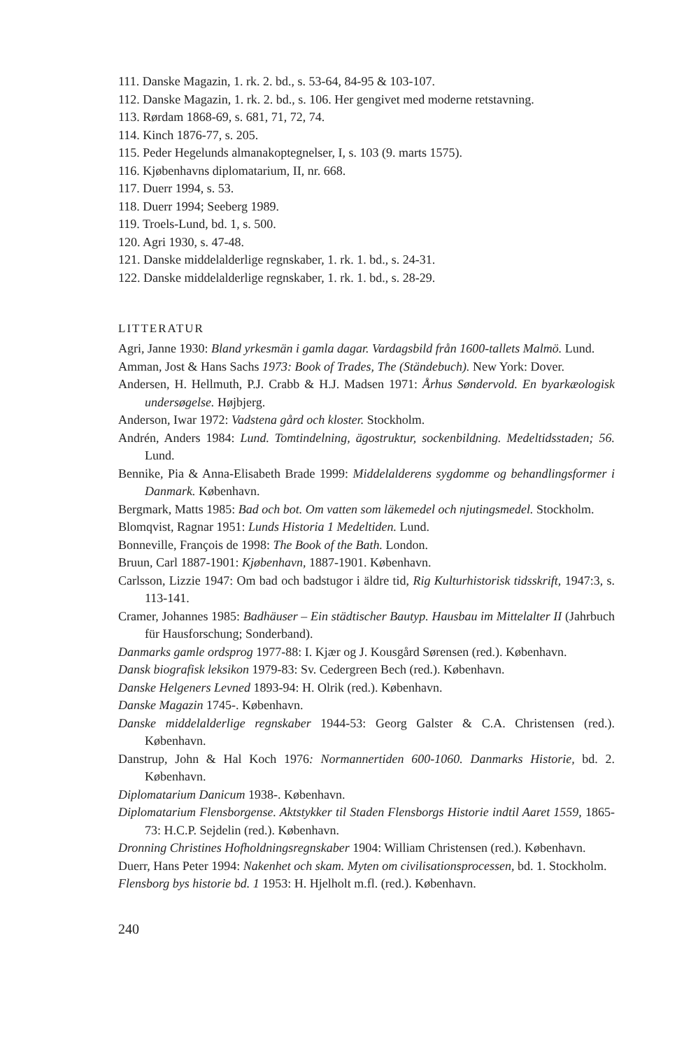111. Danske Magazin, 1. rk. 2. bd., s. 53-64, 84-95 & 103-107.
112. Danske Magazin, 1. rk. 2. bd., s. 106. Her gengivet med moderne retstavning.
113. Rørdam 1868-69, s. 681, 71, 72, 74.
114. Kinch 1876-77, s. 205.
115. Peder Hegelunds almanakoptegnelser, I, s. 103 (9. marts 1575).
116. Kjøbenhavns diplomatarium, II, nr. 668.
117. Duerr 1994, s. 53.
118. Duerr 1994; Seeberg 1989.
119. Troels-Lund, bd. 1, s. 500.
120. Agri 1930, s. 47-48.
121. Danske middelalderlige regnskaber, 1. rk. 1. bd., s. 24-31.
122. Danske middelalderlige regnskaber, 1. rk. 1. bd., s. 28-29.
LITTERATUR
Agri, Janne 1930: Bland yrkesmän i gamla dagar. Vardagsbild från 1600-tallets Malmö. Lund.
Amman, Jost & Hans Sachs 1973: Book of Trades, The (Ständebuch). New York: Dover.
Andersen, H. Hellmuth, P.J. Crabb & H.J. Madsen 1971: Århus Søndervold. En byarkæologisk undersøgelse. Højbjerg.
Anderson, Iwar 1972: Vadstena gård och kloster. Stockholm.
Andrén, Anders 1984: Lund. Tomtindelning, ägostruktur, sockenbildning. Medeltidsstaden; 56. Lund.
Bennike, Pia & Anna-Elisabeth Brade 1999: Middelalderens sygdomme og behandlingsformer i Danmark. København.
Bergmark, Matts 1985: Bad och bot. Om vatten som läkemedel och njutingsmedel. Stockholm.
Blomqvist, Ragnar 1951: Lunds Historia 1 Medeltiden. Lund.
Bonneville, François de 1998: The Book of the Bath. London.
Bruun, Carl 1887-1901: Kjøbenhavn, 1887-1901. København.
Carlsson, Lizzie 1947: Om bad och badstugor i äldre tid, Rig Kulturhistorisk tidsskrift, 1947:3, s. 113-141.
Cramer, Johannes 1985: Badhäuser – Ein städtischer Bautyp. Hausbau im Mittelalter II (Jahrbuch für Hausforschung; Sonderband).
Danmarks gamle ordsprog 1977-88: I. Kjær og J. Kousgård Sørensen (red.). København.
Dansk biografisk leksikon 1979-83: Sv. Cedergreen Bech (red.). København.
Danske Helgeners Levned 1893-94: H. Olrik (red.). København.
Danske Magazin 1745-. København.
Danske middelalderlige regnskaber 1944-53: Georg Galster & C.A. Christensen (red.). København.
Danstrup, John & Hal Koch 1976: Normannertiden 600-1060. Danmarks Historie, bd. 2. København.
Diplomatarium Danicum 1938-. København.
Diplomatarium Flensborgense. Aktstykker til Staden Flensborgs Historie indtil Aaret 1559, 1865-73: H.C.P. Sejdelin (red.). København.
Dronning Christines Hofholdningsregnskaber 1904: William Christensen (red.). København.
Duerr, Hans Peter 1994: Nakenhet och skam. Myten om civilisationsprocessen, bd. 1. Stockholm.
Flensborg bys historie bd. 1 1953: H. Hjelholt m.fl. (red.). København.
240